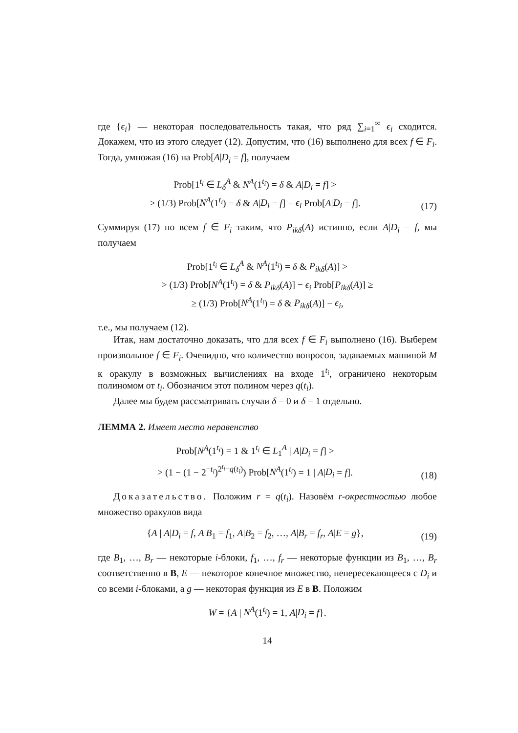где {ϵ<sub>i</sub>} — некоторая последовательность такая, что ряд ∑<sub>i=1</sub><sup>∞</sup> ϵ<sub>i</sub> сходится. Докажем, что из этого следует (12). Допустим, что (16) выполнено для всех f ∈ F<sub>i</sub>. Тогда, умножая (16) на Prob[A|D<sub>i</sub> = f], получаем
Prob[1<sup>t<sub>i</sub></sup> ∈ L<sub>δ</sub><sup>A</sup> & N<sup>A</sup>(1<sup>t<sub>i</sub></sup>) = δ & A|D<sub>i</sub> = f] >
> (1/3) Prob[N<sup>A</sup>(1<sup>t<sub>i</sub></sup>) = δ & A|D<sub>i</sub> = f] − ϵ<sub>i</sub> Prob[A|D<sub>i</sub> = f].
(17)
Суммируя (17) по всем f ∈ F<sub>i</sub> таким, что P<sub>ikδ</sub>(A) истинно, если A|D<sub>i</sub> = f, мы получаем
Prob[1<sup>t<sub>i</sub></sup> ∈ L<sub>δ</sub><sup>A</sup> & N<sup>A</sup>(1<sup>t<sub>i</sub></sup>) = δ & P<sub>ikδ</sub>(A)] >
> (1/3) Prob[N<sup>A</sup>(1<sup>t<sub>i</sub></sup>) = δ & P<sub>ikδ</sub>(A)] − ϵ<sub>i</sub> Prob[P<sub>ikδ</sub>(A)] ≥
≥ (1/3) Prob[N<sup>A</sup>(1<sup>t<sub>i</sub></sup>) = δ & P<sub>ikδ</sub>(A)] − ϵ<sub>i</sub>,
т.е., мы получаем (12).
Итак, нам достаточно доказать, что для всех f ∈ F<sub>i</sub> выполнено (16). Выберем произвольное f ∈ F<sub>i</sub>. Очевидно, что количество вопросов, задаваемых машиной M к оракулу в возможных вычислениях на входе 1<sup>t<sub>i</sub></sup>, ограничено некоторым полиномом от t<sub>i</sub>. Обозначим этот полином через q(t<sub>i</sub>).
Далее мы будем рассматривать случаи δ = 0 и δ = 1 отдельно.
ЛЕММА 2. Имеет место неравенство
Prob[N<sup>A</sup>(1<sup>t<sub>i</sub></sup>) = 1 & 1<sup>t<sub>i</sub></sup> ∈ L<sub>1</sub><sup>A</sup> | A|D<sub>i</sub> = f] >
> (1 − (1 − 2<sup>−t<sub>i</sub></sup>)<sup>2<sup>t<sub>i</sub></sup>−q(t<sub>i</sub>)</sup>) Prob[N<sup>A</sup>(1<sup>t<sub>i</sub></sup>) = 1 | A|D<sub>i</sub> = f].
(18)
Доказательство. Положим r = q(t<sub>i</sub>). Назовём r-окрестностью любое множество оракулов вида
{A | A|D<sub>i</sub> = f, A|B<sub>1</sub> = f<sub>1</sub>, A|B<sub>2</sub> = f<sub>2</sub>, …, A|B<sub>r</sub> = f<sub>r</sub>, A|E = g},
(19)
где B<sub>1</sub>, …, B<sub>r</sub> — некоторые i-блоки, f<sub>1</sub>, …, f<sub>r</sub> — некоторые функции из B<sub>1</sub>, …, B<sub>r</sub> соответственно в B, E — некоторое конечное множество, непересекающееся с D<sub>i</sub> и со всеми i-блоками, а g — некоторая функция из E в B. Положим
W = {A | N<sup>A</sup>(1<sup>t<sub>i</sub></sup>) = 1, A|D<sub>i</sub> = f}.
14